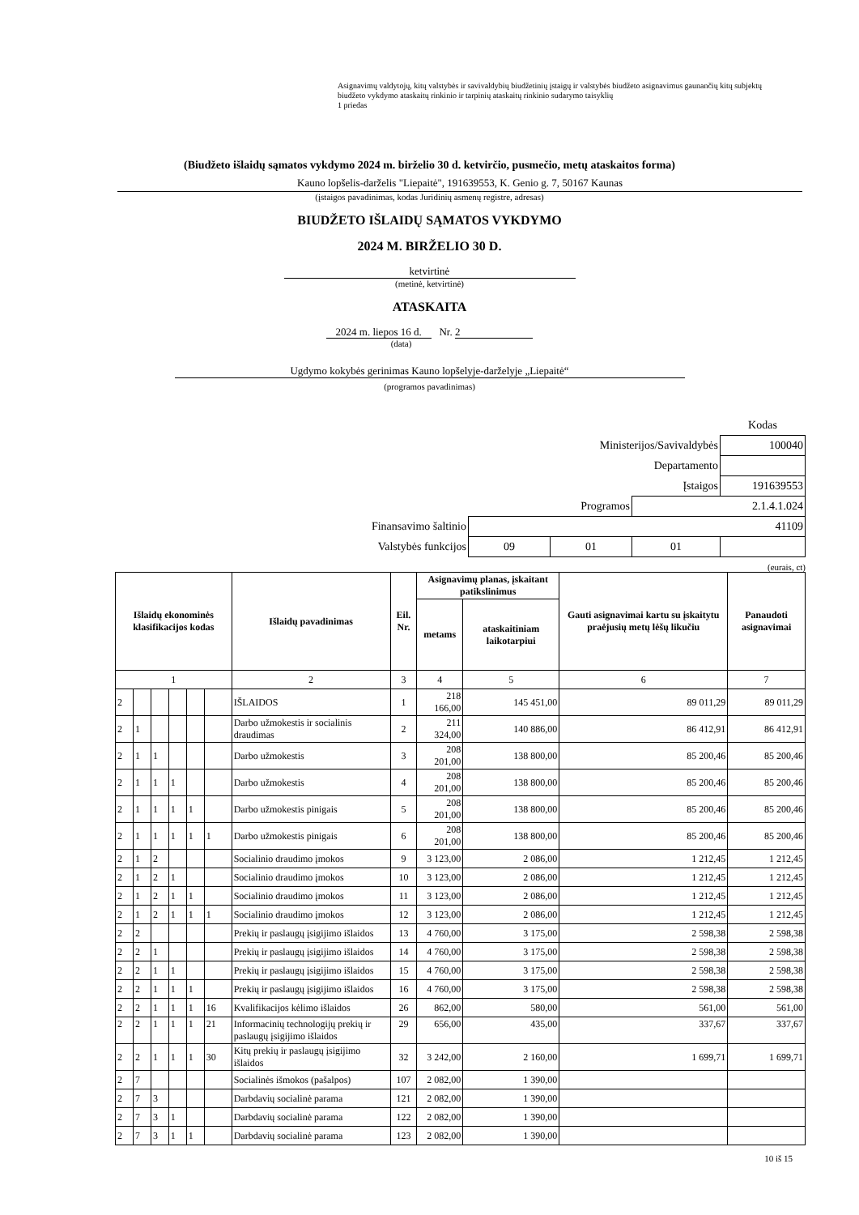Asignavimų valdytojų, kitų valstybės ir savivaldybių biudžetinių įstaigų ir valstybės biudžeto asignavimus gaunančių kitų subjektų biudžeto vykdymo ataskaitų rinkinio ir tarpinių ataskaitų rinkinio sudarymo taisyklių
1 priedas
(Biudžeto išlaidų sąmatos vykdymo 2024 m. birželio 30 d. ketvirčio, pusmečio, metų ataskaitos forma)
Kauno lopšelis-darželis "Liepaitė", 191639553, K. Genio g. 7, 50167 Kaunas
(įstaigos pavadinimas, kodas Juridinių asmenų registre, adresas)
BIUDŽETO IŠLAIDŲ SĄMATOS VYKDYMO
2024 M. BIRŽELIO 30 D.
ketvirtinė
(metinė, ketvirtinė)
ATASKAITA
2024 m. liepos 16 d. Nr. 2
(data)
Ugdymo kokybės gerinimas Kauno lopšelyje-darželyje „Liepaitė“
(programos pavadinimas)
| | | | | Kodas |
| Ministerijos/Savivaldybės | | | | 100040 |
| Departamento | | | | |
| Įstaigos | | | | 191639553 |
| Programos | | | 2.1.4.1.024 | |
| Finansavimo šaltinio | 41109 | | | |
| Valstybės funkcijos | 09 | 01 | 01 | |
(eurais, ct)
| Išlaidų ekonominės klasifikacijos kodas | | | | | | Išlaidų pavadinimas | Eil. Nr. | Asignavimų planas, įskaitant patikslinimus | | Gauti asignavimai kartu su įskaitytu praėjusių metų lėšų likučiu | Panaudoti asignavimai |
| --- | --- | --- | --- | --- | --- | --- | --- | --- | --- | --- | --- |
| | | | | | | | | metams | ataskaitiniam laikotarpiui | | |
| 1 | | | | | | 2 | 3 | 4 | 5 | 6 | 7 |
| 2 | | | | | | IŠLAIDOS | 1 | 218 166,00 | 145 451,00 | 89 011,29 | 89 011,29 |
| 2 | 1 | | | | | Darbo užmokestis ir socialinis draudimas | 2 | 211 324,00 | 140 886,00 | 86 412,91 | 86 412,91 |
| 2 | 1 | 1 | | | | Darbo užmokestis | 3 | 208 201,00 | 138 800,00 | 85 200,46 | 85 200,46 |
| 2 | 1 | 1 | 1 | | | Darbo užmokestis | 4 | 208 201,00 | 138 800,00 | 85 200,46 | 85 200,46 |
| 2 | 1 | 1 | 1 | 1 | | Darbo užmokestis pinigais | 5 | 208 201,00 | 138 800,00 | 85 200,46 | 85 200,46 |
| 2 | 1 | 1 | 1 | 1 | 1 | Darbo užmokestis pinigais | 6 | 208 201,00 | 138 800,00 | 85 200,46 | 85 200,46 |
| 2 | 1 | 2 | | | | Socialinio draudimo įmokos | 9 | 3 123,00 | 2 086,00 | 1 212,45 | 1 212,45 |
| 2 | 1 | 2 | 1 | | | Socialinio draudimo įmokos | 10 | 3 123,00 | 2 086,00 | 1 212,45 | 1 212,45 |
| 2 | 1 | 2 | 1 | 1 | | Socialinio draudimo įmokos | 11 | 3 123,00 | 2 086,00 | 1 212,45 | 1 212,45 |
| 2 | 1 | 2 | 1 | 1 | 1 | Socialinio draudimo įmokos | 12 | 3 123,00 | 2 086,00 | 1 212,45 | 1 212,45 |
| 2 | 2 | | | | | Prekių ir paslaugų įsigijimo išlaidos | 13 | 4 760,00 | 3 175,00 | 2 598,38 | 2 598,38 |
| 2 | 2 | 1 | | | | Prekių ir paslaugų įsigijimo išlaidos | 14 | 4 760,00 | 3 175,00 | 2 598,38 | 2 598,38 |
| 2 | 2 | 1 | 1 | | | Prekių ir paslaugų įsigijimo išlaidos | 15 | 4 760,00 | 3 175,00 | 2 598,38 | 2 598,38 |
| 2 | 2 | 1 | 1 | 1 | | Prekių ir paslaugų įsigijimo išlaidos | 16 | 4 760,00 | 3 175,00 | 2 598,38 | 2 598,38 |
| 2 | 2 | 1 | 1 | 1 | 16 | Kvalifikacijos kėlimo išlaidos | 26 | 862,00 | 580,00 | 561,00 | 561,00 |
| 2 | 2 | 1 | 1 | 1 | 21 | Informacinių technologijų prekių ir paslaugų įsigijimo išlaidos | 29 | 656,00 | 435,00 | 337,67 | 337,67 |
| 2 | 2 | 1 | 1 | 1 | 30 | Kitų prekių ir paslaugų įsigijimo išlaidos | 32 | 3 242,00 | 2 160,00 | 1 699,71 | 1 699,71 |
| 2 | 7 | | | | | Socialinės išmokos (pašalpos) | 107 | 2 082,00 | 1 390,00 | | |
| 2 | 7 | 3 | | | | Darbdavių socialinė parama | 121 | 2 082,00 | 1 390,00 | | |
| 2 | 7 | 3 | 1 | | | Darbdavių socialinė parama | 122 | 2 082,00 | 1 390,00 | | |
| 2 | 7 | 3 | 1 | 1 | | Darbdavių socialinė parama | 123 | 2 082,00 | 1 390,00 | | |
10 iš 15